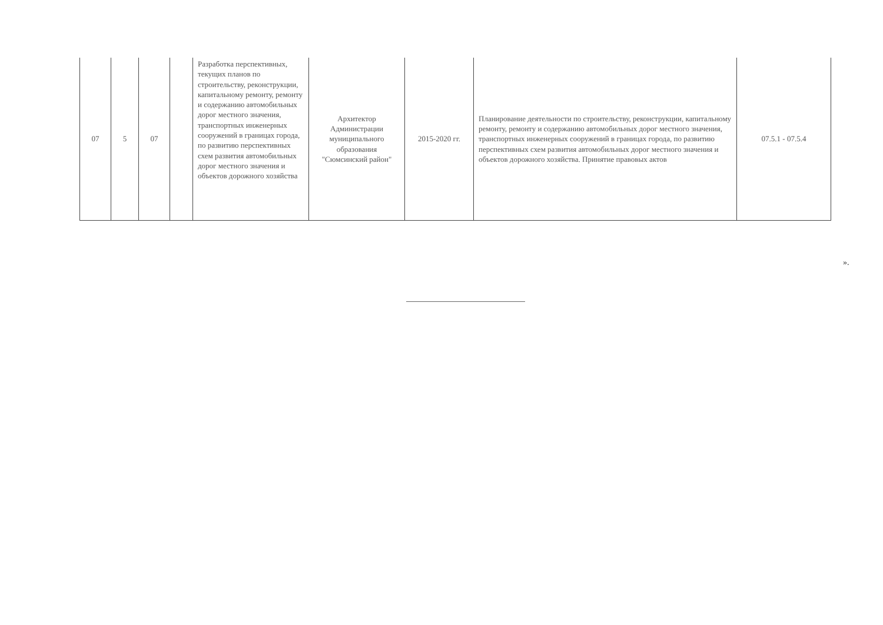| 07 | 5 | 07 | | Разработка перспективных, текущих планов по строительству, реконструкции, капитальному ремонту, ремонту и содержанию автомобильных дорог местного значения, транспортных инженерных сооружений в границах города, по развитию перспективных схем развития автомобильных дорог местного значения и объектов дорожного хозяйства | Архитектор Администрации муниципального образования "Сюмсинский район" | 2015-2020 гг. | Планирование деятельности по строительству, реконструкции, капитальному ремонту, ремонту и содержанию автомобильных дорог местного значения, транспортных инженерных сооружений в границах города, по развитию перспективных схем развития автомобильных дорог местного значения и объектов дорожного хозяйства. Принятие правовых актов | 07.5.1 - 07.5.4 |
».